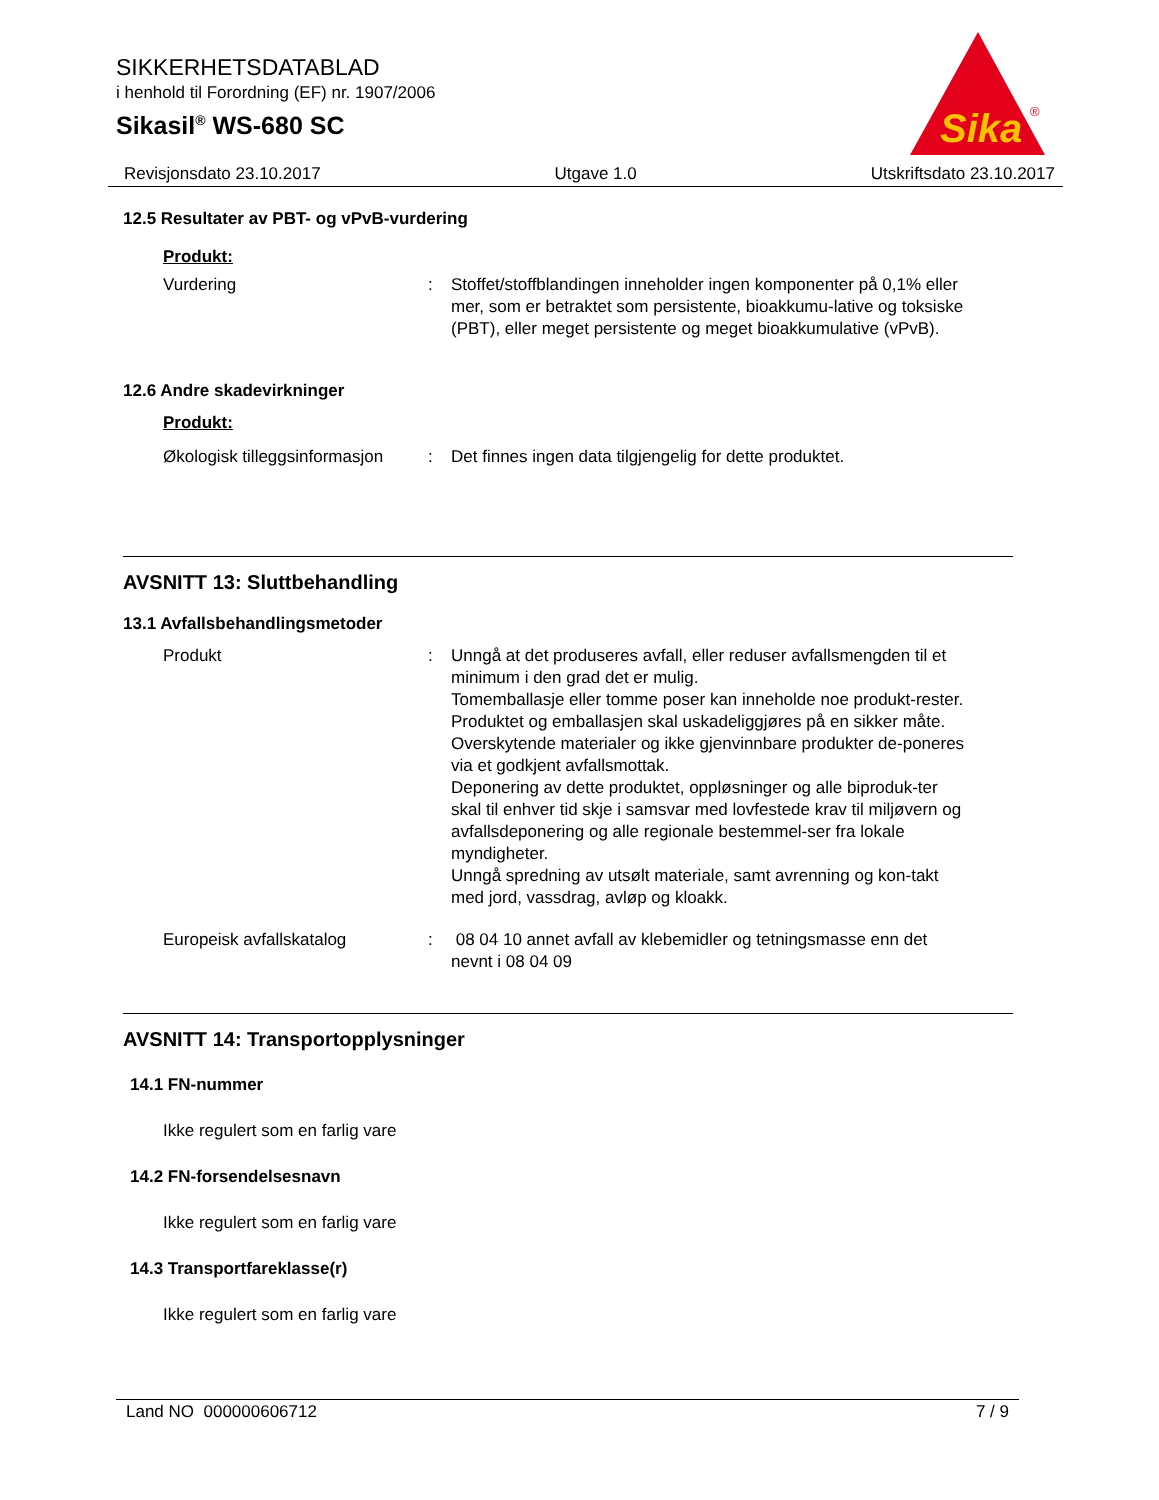SIKKERHETSDATABLAD
i henhold til Forordning (EF) nr. 1907/2006
Sikasil<sup>®</sup> WS-680 SC
Sika
®
Revisjonsdato 23.10.2017 Utgave 1.0 Utskriftsdato 23.10.2017
12.5 Resultater av PBT- og vPvB-vurdering
Produkt:
Vurdering : Stoffet/stoffblandingen inneholder ingen komponenter på 0,1% eller mer, som er betraktet som persistente, bioakkumu-lative og toksiske (PBT), eller meget persistente og meget bioakkumulative (vPvB).
12.6 Andre skadevirkninger
Produkt:
Økologisk tilleggsinformasjon
: Det finnes ingen data tilgjengelig for dette produktet.
AVSNITT 13: Sluttbehandling
13.1 Avfallsbehandlingsmetoder
Produkt : Unngå at det produseres avfall, eller reduser avfallsmengden til et minimum i den grad det er mulig.
Tomemballasje eller tomme poser kan inneholde noe produkt-rester.
Produktet og emballasjen skal uskadeliggjøres på en sikker måte.
Overskytende materialer og ikke gjenvinnbare produkter de-poneres via et godkjent avfallsmottak.
Deponering av dette produktet, oppløsninger og alle biproduk-ter skal til enhver tid skje i samsvar med lovfestede krav til miljøvern og avfallsdeponering og alle regionale bestemmel-ser fra lokale myndigheter.
Unngå spredning av utsølt materiale, samt avrenning og kon-takt med jord, vassdrag, avløp og kloakk.
Europeisk avfallskatalog : 08 04 10 annet avfall av klebemidler og tetningsmasse enn det nevnt i 08 04 09
AVSNITT 14: Transportopplysninger
14.1 FN-nummer
Ikke regulert som en farlig vare
14.2 FN-forsendelsesnavn
Ikke regulert som en farlig vare
14.3 Transportfareklasse(r)
Ikke regulert som en farlig vare
Land NO 000000606712 7 / 9